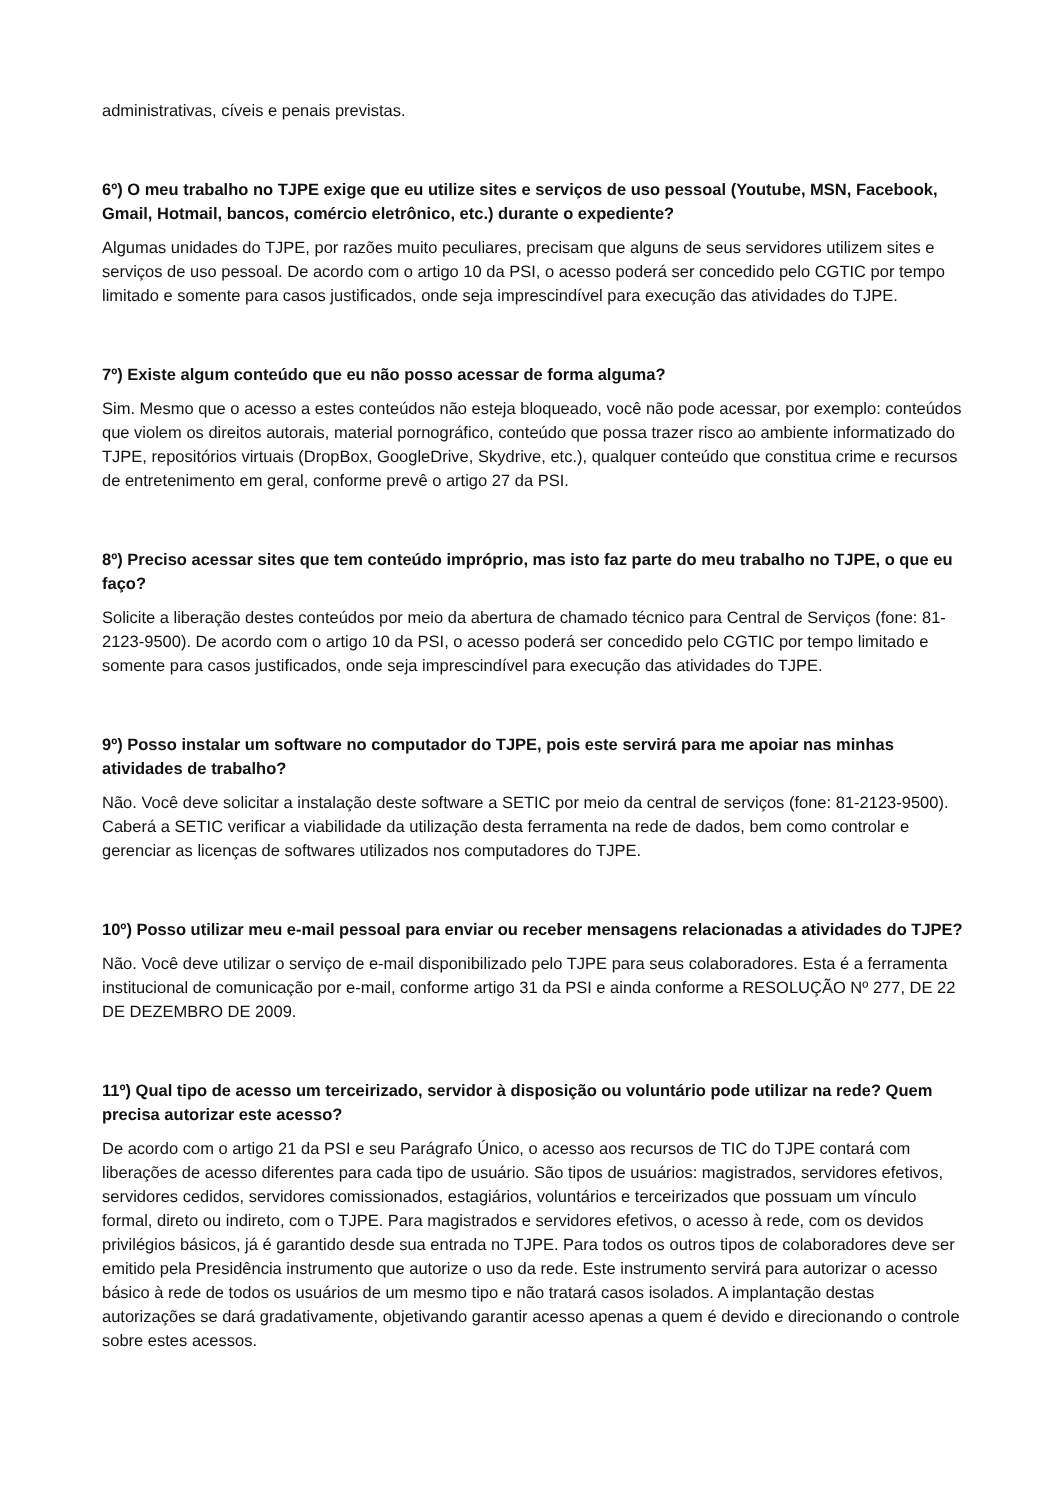administrativas, cíveis e penais previstas.
6º) O meu trabalho no TJPE exige que eu utilize sites e serviços de uso pessoal (Youtube, MSN, Facebook, Gmail, Hotmail, bancos, comércio eletrônico, etc.) durante o expediente?
Algumas unidades do TJPE, por razões muito peculiares, precisam que alguns de seus servidores utilizem sites e serviços de uso pessoal. De acordo com o artigo 10 da PSI, o acesso poderá ser concedido pelo CGTIC por tempo limitado e somente para casos justificados, onde seja imprescindível para execução das atividades do TJPE.
7º) Existe algum conteúdo que eu não posso acessar de forma alguma?
Sim. Mesmo que o acesso a estes conteúdos não esteja bloqueado, você não pode acessar, por exemplo: conteúdos que violem os direitos autorais, material pornográfico, conteúdo que possa trazer risco ao ambiente informatizado do TJPE, repositórios virtuais (DropBox, GoogleDrive, Skydrive, etc.), qualquer conteúdo que constitua crime e recursos de entretenimento em geral, conforme prevê o artigo 27 da PSI.
8º) Preciso acessar sites que tem conteúdo impróprio, mas isto faz parte do meu trabalho no TJPE, o que eu faço?
Solicite a liberação destes conteúdos por meio da abertura de chamado técnico para Central de Serviços (fone: 81-2123-9500). De acordo com o artigo 10 da PSI, o acesso poderá ser concedido pelo CGTIC por tempo limitado e somente para casos justificados, onde seja imprescindível para execução das atividades do TJPE.
9º) Posso instalar um software no computador do TJPE, pois este servirá para me apoiar nas minhas atividades de trabalho?
Não. Você deve solicitar a instalação deste software a SETIC por meio da central de serviços (fone: 81-2123-9500). Caberá a SETIC verificar a viabilidade da utilização desta ferramenta na rede de dados, bem como controlar e gerenciar as licenças de softwares utilizados nos computadores do TJPE.
10º) Posso utilizar meu e-mail pessoal para enviar ou receber mensagens relacionadas a atividades do TJPE?
Não. Você deve utilizar o serviço de e-mail disponibilizado pelo TJPE para seus colaboradores. Esta é a ferramenta institucional de comunicação por e-mail, conforme artigo 31 da PSI e ainda conforme a RESOLUÇÃO Nº 277, DE 22 DE DEZEMBRO DE 2009.
11º) Qual tipo de acesso um terceirizado, servidor à disposição ou voluntário pode utilizar na rede? Quem precisa autorizar este acesso?
De acordo com o artigo 21 da PSI e seu Parágrafo Único, o acesso aos recursos de TIC do TJPE contará com liberações de acesso diferentes para cada tipo de usuário. São tipos de usuários: magistrados, servidores efetivos, servidores cedidos, servidores comissionados, estagiários, voluntários e terceirizados que possuam um vínculo formal, direto ou indireto, com o TJPE. Para magistrados e servidores efetivos, o acesso à rede, com os devidos privilégios básicos, já é garantido desde sua entrada no TJPE. Para todos os outros tipos de colaboradores deve ser emitido pela Presidência instrumento que autorize o uso da rede. Este instrumento servirá para autorizar o acesso básico à rede de todos os usuários de um mesmo tipo e não tratará casos isolados. A implantação destas autorizações se dará gradativamente, objetivando garantir acesso apenas a quem é devido e direcionando o controle sobre estes acessos.